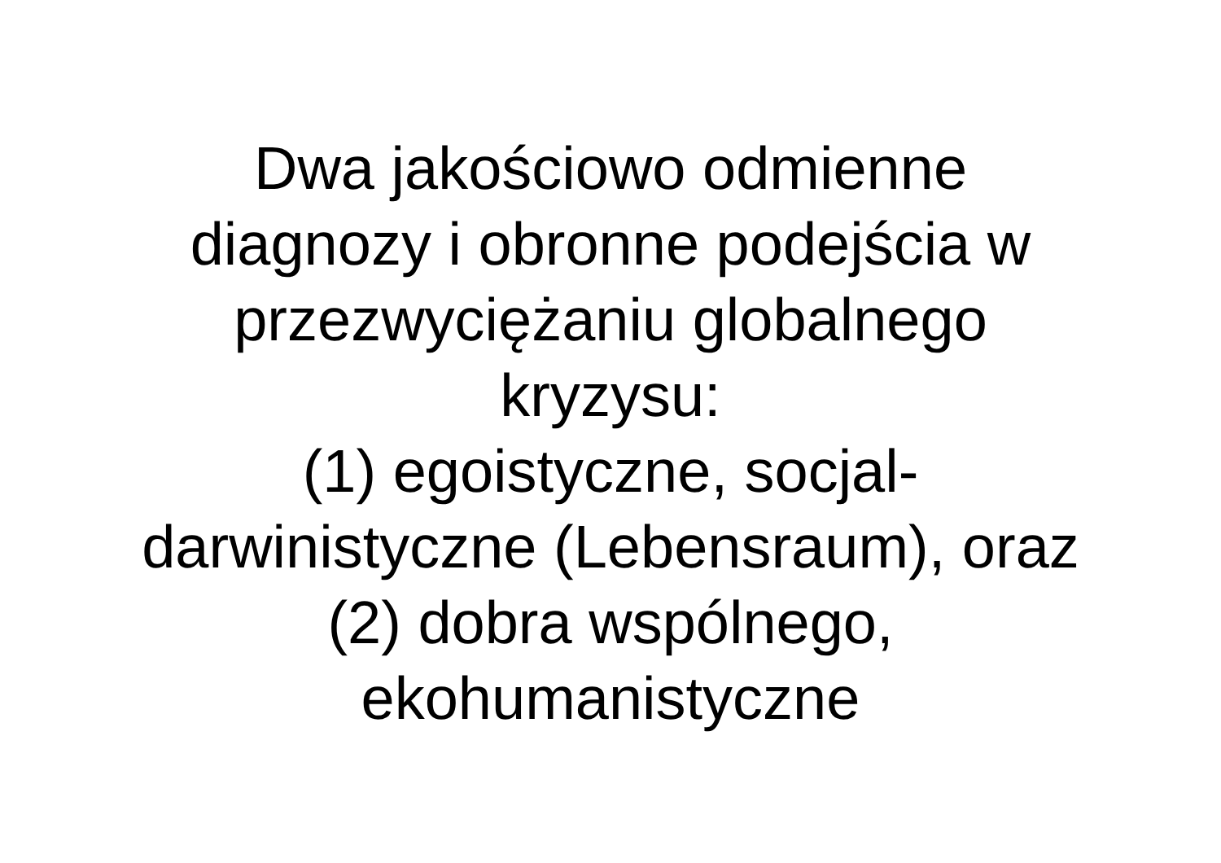Dwa jakościowo odmienne
diagnozy i obronne podejścia w
przezwyciężaniu globalnego
kryzysu:
(1) egoistyczne, socjal-
darwinistyczne (Lebensraum), oraz
(2) dobra wspólnego,
ekohumanistyczne